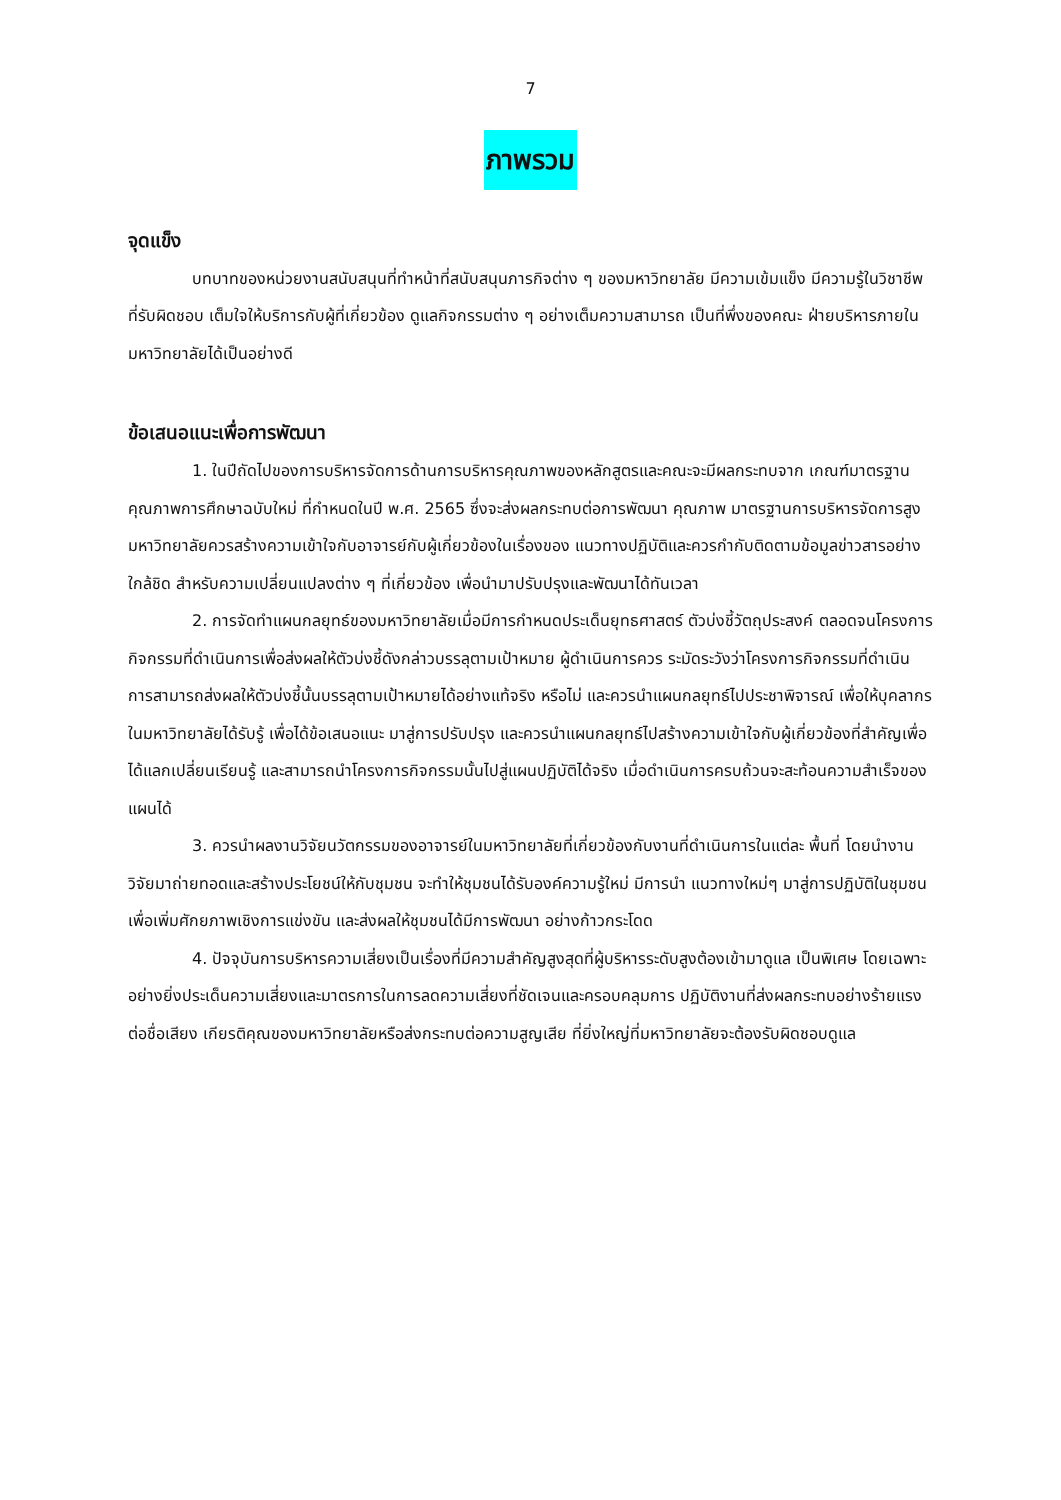7
ภาพรวม
จุดแข็ง
บทบาทของหน่วยงานสนับสนุนที่ทำหน้าที่สนับสนุนภารกิจต่าง ๆ ของมหาวิทยาลัย มีความเข้มแข็ง มีความรู้ในวิชาชีพที่รับผิดชอบ เต็มใจให้บริการกับผู้ที่เกี่ยวข้อง ดูแลกิจกรรมต่าง ๆ อย่างเต็มความสามารถ เป็นที่พึ่งของคณะ ฝ่ายบริหารภายในมหาวิทยาลัยได้เป็นอย่างดี
ข้อเสนอแนะเพื่อการพัฒนา
1. ในปีถัดไปของการบริหารจัดการด้านการบริหารคุณภาพของหลักสูตรและคณะจะมีผลกระทบจาก เกณฑ์มาตรฐานคุณภาพการศึกษาฉบับใหม่ ที่กำหนดในปี พ.ศ. 2565 ซึ่งจะส่งผลกระทบต่อการพัฒนา คุณภาพ มาตรฐานการบริหารจัดการสูงมหาวิทยาลัยควรสร้างความเข้าใจกับอาจารย์กับผู้เกี่ยวข้องในเรื่องของ แนวทางปฏิบัติและควรกำกับติดตามข้อมูลข่าวสารอย่างใกล้ชิด สำหรับความเปลี่ยนแปลงต่าง ๆ ที่เกี่ยวข้อง เพื่อนำมาปรับปรุงและพัฒนาได้ทันเวลา
2. การจัดทำแผนกลยุทธ์ของมหาวิทยาลัยเมื่อมีการกำหนดประเด็นยุทธศาสตร์ ตัวบ่งชี้วัตถุประสงค์ ตลอดจนโครงการกิจกรรมที่ดำเนินการเพื่อส่งผลให้ตัวบ่งชี้ดังกล่าวบรรลุตามเป้าหมาย ผู้ดำเนินการควร ระมัดระวังว่าโครงการกิจกรรมที่ดำเนินการสามารถส่งผลให้ตัวบ่งชี้นั้นบรรลุตามเป้าหมายได้อย่างแท้จริง หรือไม่ และควรนำแผนกลยุทธ์ไปประชาพิจารณ์ เพื่อให้บุคลากรในมหาวิทยาลัยได้รับรู้ เพื่อได้ข้อเสนอแนะ มาสู่การปรับปรุง และควรนำแผนกลยุทธ์ไปสร้างความเข้าใจกับผู้เกี่ยวข้องที่สำคัญเพื่อได้แลกเปลี่ยนเรียนรู้ และสามารถนำโครงการกิจกรรมนั้นไปสู่แผนปฏิบัติได้จริง เมื่อดำเนินการครบถ้วนจะสะท้อนความสำเร็จของ แผนได้
3. ควรนำผลงานวิจัยนวัตกรรมของอาจารย์ในมหาวิทยาลัยที่เกี่ยวข้องกับงานที่ดำเนินการในแต่ละ พื้นที่ โดยนำงานวิจัยมาถ่ายทอดและสร้างประโยชน์ให้กับชุมชน จะทำให้ชุมชนได้รับองค์ความรู้ใหม่ มีการนำ แนวทางใหม่ๆ มาสู่การปฏิบัติในชุมชนเพื่อเพิ่มศักยภาพเชิงการแข่งขัน และส่งผลให้ชุมชนได้มีการพัฒนา อย่างก้าวกระโดด
4. ปัจจุบันการบริหารความเสี่ยงเป็นเรื่องที่มีความสำคัญสูงสุดที่ผู้บริหารระดับสูงต้องเข้ามาดูแล เป็นพิเศษ โดยเฉพาะอย่างยิ่งประเด็นความเสี่ยงและมาตรการในการลดความเสี่ยงที่ชัดเจนและครอบคลุมการ ปฏิบัติงานที่ส่งผลกระทบอย่างร้ายแรงต่อชื่อเสียง เกียรติคุณของมหาวิทยาลัยหรือส่งกระทบต่อความสูญเสีย ที่ยิ่งใหญ่ที่มหาวิทยาลัยจะต้องรับผิดชอบดูแล